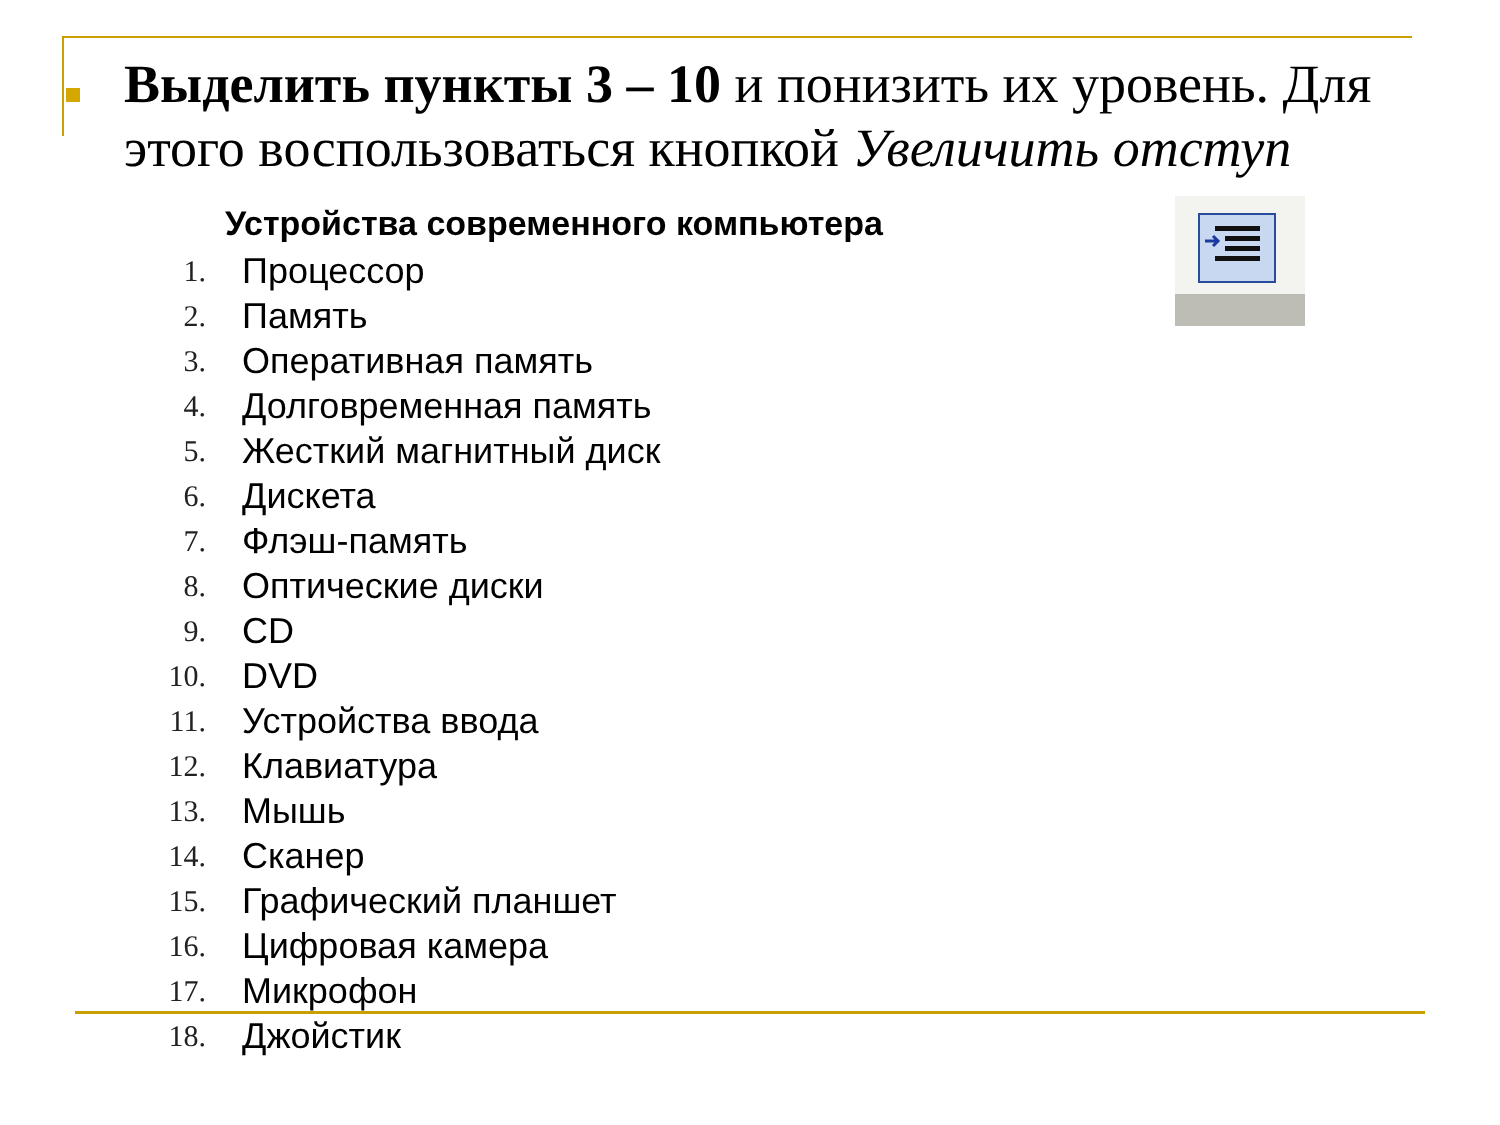Выделить пункты 3 – 10 и понизить их уровень. Для этого воспользоваться кнопкой Увеличить отступ
Устройства современного компьютера
1. Процессор
2. Память
3. Оперативная память
4. Долговременная память
5. Жесткий магнитный диск
6. Дискета
7. Флэш-память
8. Оптические диски
9. CD
10. DVD
11. Устройства ввода
12. Клавиатура
13. Мышь
14. Сканер
15. Графический планшет
16. Цифровая камера
17. Микрофон
18. Джойстик